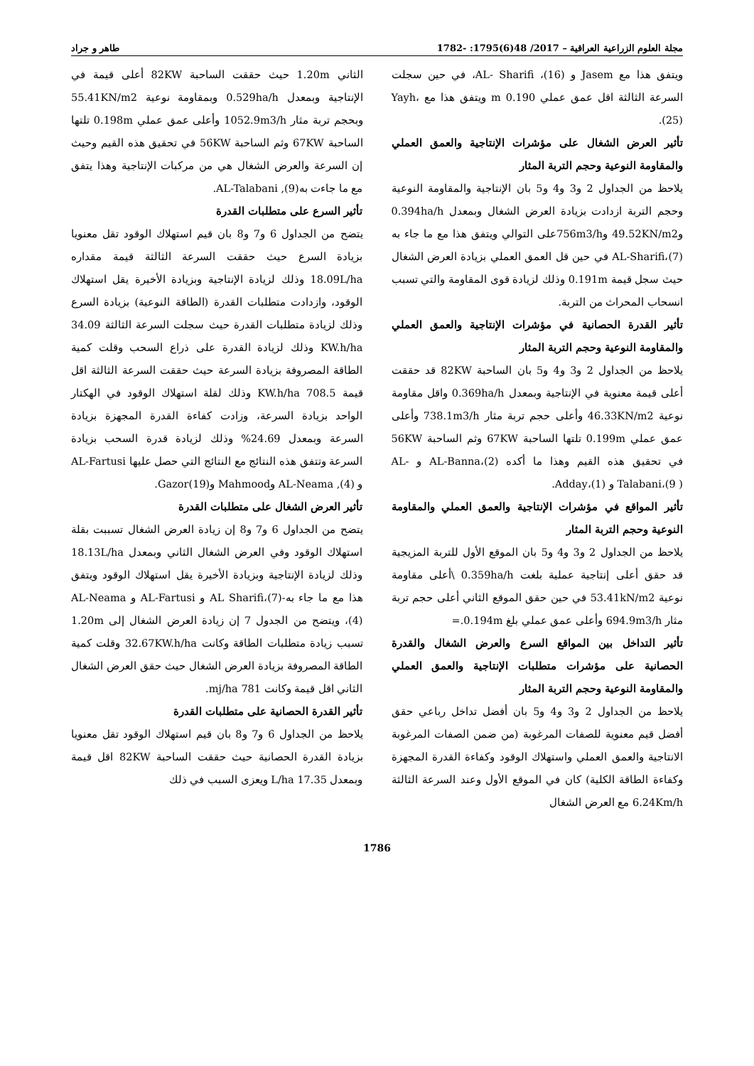مجلة العلوم الزراعية العراقية – 2017/ 48(6)1795: -1782 طاهر و جراد
ويتفق هذا مع Jasem و AL- Sharifi ،(16)، في حين سجلت السرعة الثالثة اقل عمق عملي 0.190 m ويتفق هذا مع Yayh،(25).
تأثير العرض الشغال على مؤشرات الإنتاجية والعمق العملي والمقاومة النوعية وحجم التربة المثار
يلاحظ من الجداول 2 و3 و4 و5 بان الإنتاجية والمقاومة النوعية وحجم التربة ازدادت بزيادة العرض الشغال وبمعدل 0.394ha/h و49.52KN/m2 و756m3/hعلى التوالي ويتفق هذا مع ما جاء به AL-Sharifi،(7) في حين قل العمق العملي بزيادة العرض الشغال حيث سجل قيمة 0.191m وذلك لزيادة قوى المقاومة والتي تسبب انسحاب المحراث من التربة.
تأثير القدرة الحصانية في مؤشرات الإنتاجية والعمق العملي والمقاومة النوعية وحجم التربة المثار
يلاحظ من الجداول 2 و3 و4 و5 بان الساحبة 82KW قد حققت أعلى قيمة معنوية في الإنتاجية وبمعدل 0.369ha/h واقل مقاومة نوعية 46.33KN/m2 وأعلى حجم تربة مثار 738.1m3/h وأعلى عمق عملي 0.199m تلتها الساحبة 67KW وثم الساحبة 56KW في تحقيق هذه القيم وهذا ما أكده AL-Banna،(2) و AL-Talabani،(9 ) و Adday،(1).
تأثير المواقع في مؤشرات الإنتاجية والعمق العملي والمقاومة النوعية وحجم التربة المثار
يلاحظ من الجداول 2 و3 و4 و5 بان الموقع الأول للتربة المزيجية قد حقق أعلى إنتاجية عملية بلغت 0.359ha/h \أعلى مقاومة نوعية 53.41kN/m2 في حين حقق الموقع الثاني أعلى حجم تربة مثار 694.9m3/h وأعلى عمق عملي بلغ 0.194m.=
تأثير التداخل بين المواقع السرع والعرض الشغال والقدرة الحصانية على مؤشرات متطلبات الإنتاجية والعمق العملي والمقاومة النوعية وحجم التربة المثار
يلاحظ من الجداول 2 و3 و4 و5 بان أفضل تداخل رباعي حقق أفضل قيم معنوية للصفات المرغوبة (من ضمن الصفات المرغوبة الانتاجية والعمق العملي واستهلاك الوقود وكفاءة القدرة المجهزة وكفاءة الطاقة الكلية) كان في الموقع الأول وعند السرعة الثالثة 6.24Km/h مع العرض الشغال
الثاني 1.20m حيث حققت الساحبة 82KW أعلى قيمة في الإنتاجية وبمعدل 0.529ha/h وبمقاومة نوعية 55.41KN/m2 وبحجم تربة مثار 1052.9m3/h وأعلى عمق عملي 0.198m تلتها الساحبة 67KW وثم الساحبة 56KW في تحقيق هذه القيم وحيث إن السرعة والعرض الشغال هي من مركبات الإنتاجية وهذا يتفق مع ما جاءت بهAL-Talabani ,(9).
تأثير السرع على متطلبات القدرة
يتضح من الجداول 6 و7 و8 بان قيم استهلاك الوقود تقل معنويا بزيادة السرع حيث حققت السرعة الثالثة قيمة مقداره 18.09L/ha وذلك لزيادة الإنتاجية وبزيادة الأخيرة يقل استهلاك الوقود، وازدادت متطلبات القدرة (الطاقة النوعية) بزيادة السرع وذلك لزيادة متطلبات القدرة حيث سجلت السرعة الثالثة 34.09 KW.h/ha وذلك لزيادة القدرة على ذراع السحب وقلت كمية الطاقة المصروفة بزيادة السرعة حيث حققت السرعة الثالثة اقل قيمة 708.5 KW.h/ha وذلك لقلة استهلاك الوقود في الهكتار الواحد بزيادة السرعة، وزادت كفاءة القدرة المجهزة بزيادة السرعة وبمعدل 24.69% وذلك لزيادة قدرة السحب بزيادة السرعة وتتفق هذه النتائج مع النتائج التي حصل عليها AL-Fartusi و AL-Neama ,(4) وMahmood وGazor(19).
تأثير العرض الشغال على متطلبات القدرة
يتضح من الجداول 6 و7 و8 إن زيادة العرض الشغال تسببت بقلة استهلاك الوقود وفي العرض الشغال الثاني وبمعدل 18.13L/ha وذلك لزيادة الإنتاجية وبزيادة الأخيرة يقل استهلاك الوقود ويتفق هذا مع ما جاء به-AL Sharifi،(7) و AL-Fartusi و AL-Neama (4)، ويتضح من الجدول 7 إن زيادة العرض الشغال إلى 1.20m تسبب زيادة متطلبات الطاقة وكانت 32.67KW.h/ha وقلت كمية الطاقة المصروفة بزيادة العرض الشغال حيث حقق العرض الشغال الثاني اقل قيمة وكانت 781 mj/ha.
تأثير القدرة الحصانية على متطلبات القدرة
يلاحظ من الجداول 6 و7 و8 بان قيم استهلاك الوقود تقل معنويا بزيادة القدرة الحصانية حيث حققت الساحبة 82KW اقل قيمة وبمعدل 17.35 L/ha ويعزى السبب في ذلك
1786